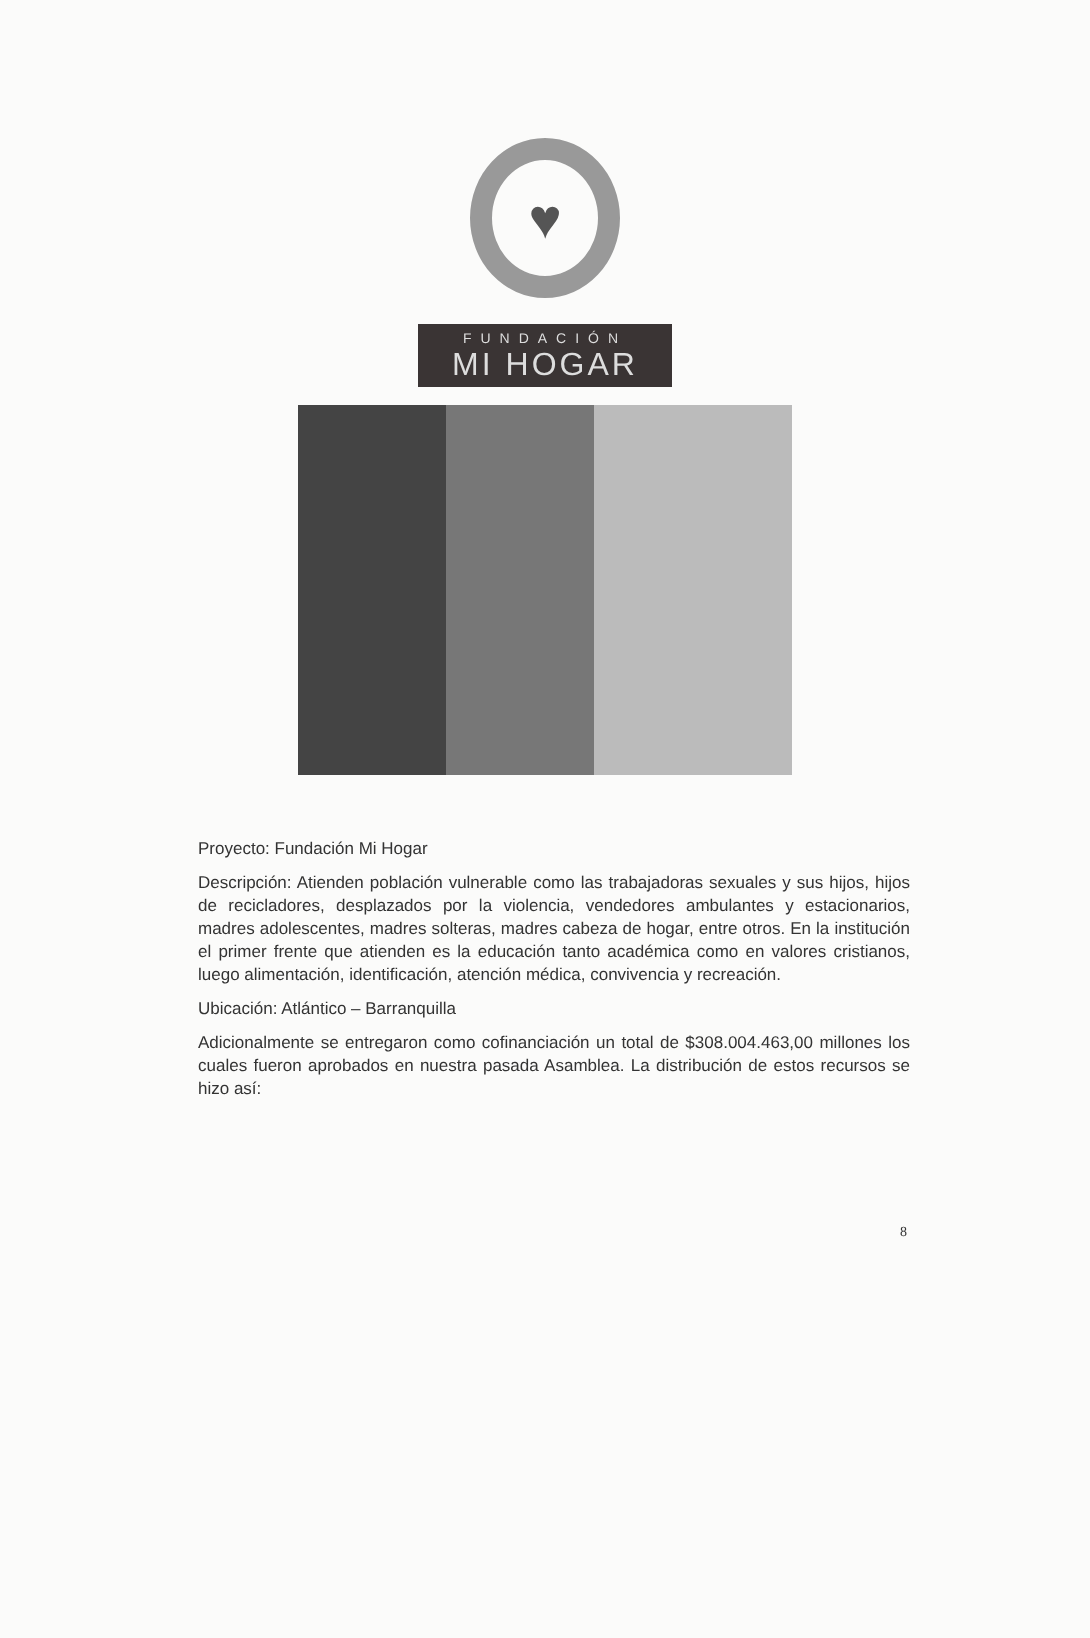♥
FUNDACIÓN
MI HOGAR
Proyecto: Fundación Mi Hogar
Descripción: Atienden población vulnerable como las trabajadoras sexuales y sus hijos, hijos de recicladores, desplazados por la violencia, vendedores ambulantes y estacionarios, madres adolescentes, madres solteras, madres cabeza de hogar, entre otros. En la institución el primer frente que atienden es la educación tanto académica como en valores cristianos, luego alimentación, identificación, atención médica, convivencia y recreación.
Ubicación: Atlántico – Barranquilla
Adicionalmente se entregaron como cofinanciación un total de $308.004.463,00 millones los cuales fueron aprobados en nuestra pasada Asamblea. La distribución de estos recursos se hizo así:
8